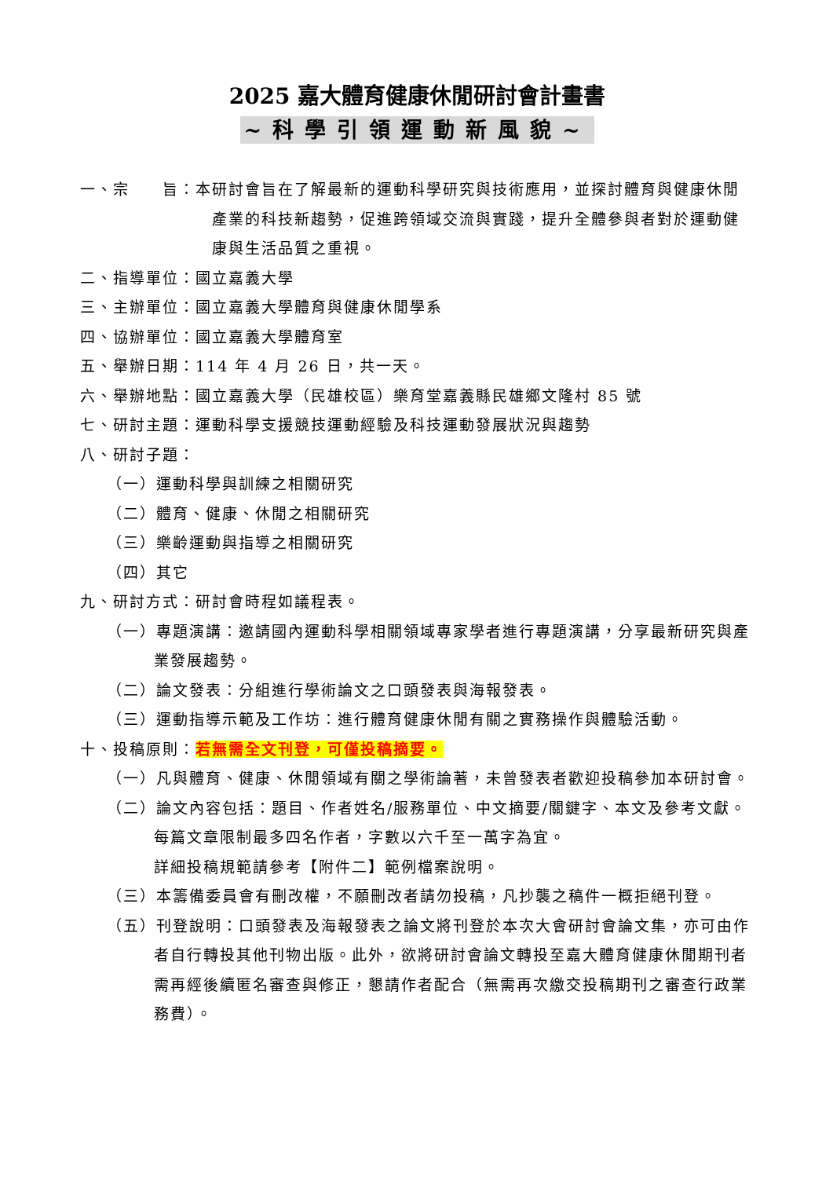2025 嘉大體育健康休閒研討會計畫書
~科學引領運動新風貌~
一、宗　　旨：本研討會旨在了解最新的運動科學研究與技術應用，並探討體育與健康休閒產業的科技新趨勢，促進跨領域交流與實踐，提升全體參與者對於運動健康與生活品質之重視。
二、指導單位：國立嘉義大學
三、主辦單位：國立嘉義大學體育與健康休閒學系
四、協辦單位：國立嘉義大學體育室
五、舉辦日期：114 年 4 月 26 日，共一天。
六、舉辦地點：國立嘉義大學（民雄校區）樂育堂嘉義縣民雄鄉文隆村 85 號
七、研討主題：運動科學支援競技運動經驗及科技運動發展狀況與趨勢
八、研討子題：
（一）運動科學與訓練之相關研究
（二）體育、健康、休閒之相關研究
（三）樂齡運動與指導之相關研究
（四）其它
九、研討方式：研討會時程如議程表。
（一）專題演講：邀請國內運動科學相關領域專家學者進行專題演講，分享最新研究與產業發展趨勢。
（二）論文發表：分組進行學術論文之口頭發表與海報發表。
（三）運動指導示範及工作坊：進行體育健康休閒有關之實務操作與體驗活動。
十、投稿原則：若無需全文刊登，可僅投稿摘要。
（一）凡與體育、健康、休閒領域有關之學術論著，未曾發表者歡迎投稿參加本研討會。
（二）論文內容包括：題目、作者姓名/服務單位、中文摘要/關鍵字、本文及參考文獻。每篇文章限制最多四名作者，字數以六千至一萬字為宜。
詳細投稿規範請參考【附件二】範例檔案說明。
（三）本籌備委員會有刪改權，不願刪改者請勿投稿，凡抄襲之稿件一概拒絕刊登。
（五）刊登說明：口頭發表及海報發表之論文將刊登於本次大會研討會論文集，亦可由作者自行轉投其他刊物出版。此外，欲將研討會論文轉投至嘉大體育健康休閒期刊者需再經後續匿名審查與修正，懇請作者配合（無需再次繳交投稿期刊之審查行政業務費）。